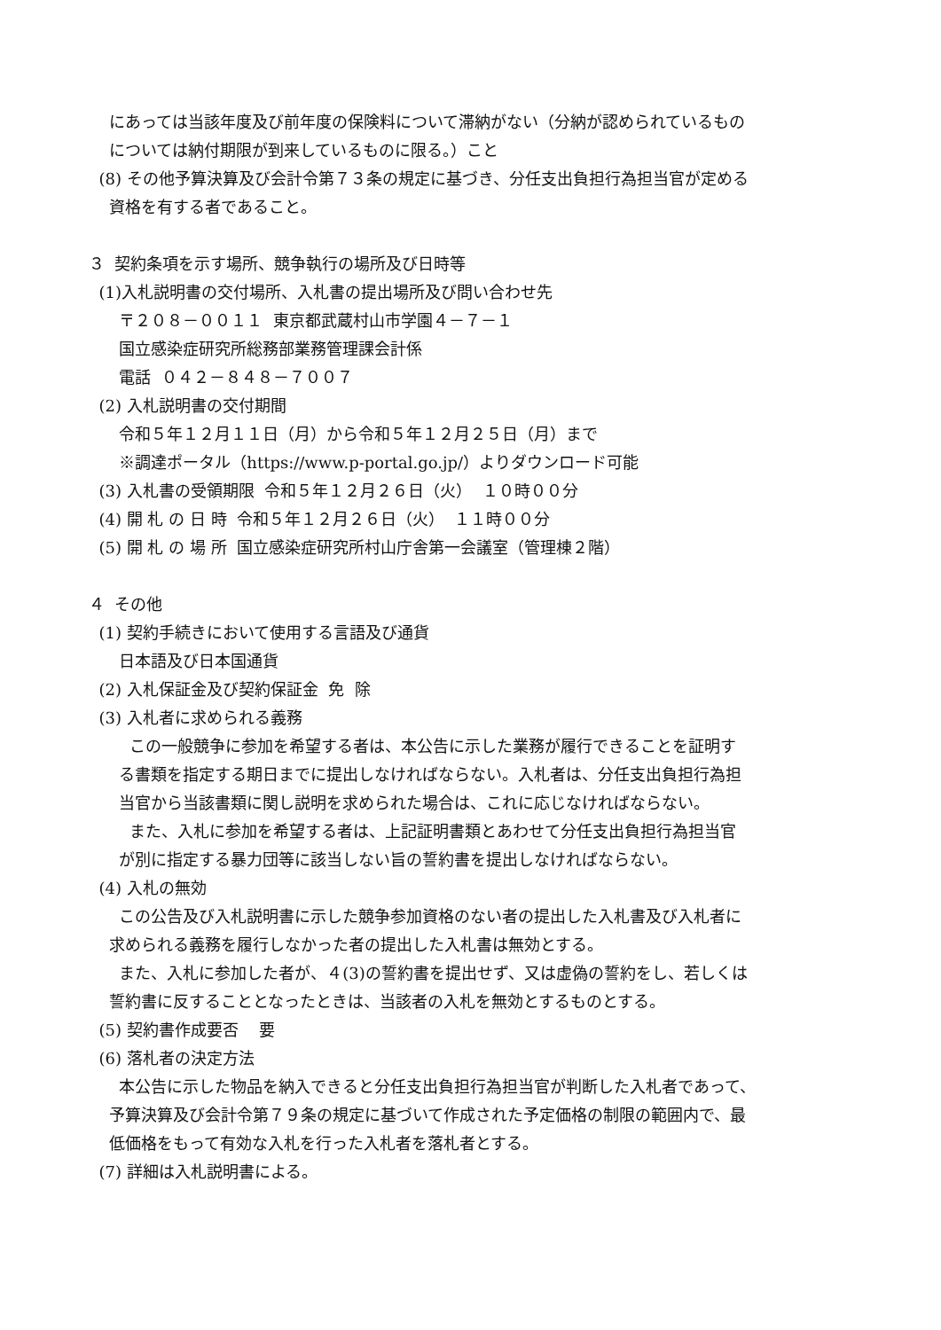にあっては当該年度及び前年度の保険料について滞納がない（分納が認められているもの
については納付期限が到来しているものに限る。）こと
(8) その他予算決算及び会計令第７３条の規定に基づき、分任支出負担行為担当官が定める
資格を有する者であること。
３ 契約条項を示す場所、競争執行の場所及び日時等
(1)入札説明書の交付場所、入札書の提出場所及び問い合わせ先
〒２０８－００１１ 東京都武蔵村山市学園４－７－１
国立感染症研究所総務部業務管理課会計係
電話 ０４２－８４８－７００７
(2) 入札説明書の交付期間
令和５年１２月１１日（月）から令和５年１２月２５日（月）まで
※調達ポータル（https://www.p-portal.go.jp/）よりダウンロード可能
(3) 入札書の受領期限 令和５年１２月２６日（火） １０時００分
(4) 開 札 の 日 時 令和５年１２月２６日（火） １１時００分
(5) 開 札 の 場 所 国立感染症研究所村山庁舎第一会議室（管理棟２階）
４ その他
(1) 契約手続きにおいて使用する言語及び通貨
日本語及び日本国通貨
(2) 入札保証金及び契約保証金 免 除
(3) 入札者に求められる義務
この一般競争に参加を希望する者は、本公告に示した業務が履行できることを証明す
る書類を指定する期日までに提出しなければならない。入札者は、分任支出負担行為担
当官から当該書類に関し説明を求められた場合は、これに応じなければならない。
また、入札に参加を希望する者は、上記証明書類とあわせて分任支出負担行為担当官
が別に指定する暴力団等に該当しない旨の誓約書を提出しなければならない。
(4) 入札の無効
この公告及び入札説明書に示した競争参加資格のない者の提出した入札書及び入札者に
求められる義務を履行しなかった者の提出した入札書は無効とする。
また、入札に参加した者が、４(3)の誓約書を提出せず、又は虚偽の誓約をし、若しくは
誓約書に反することとなったときは、当該者の入札を無効とするものとする。
(5) 契約書作成要否 要
(6) 落札者の決定方法
本公告に示した物品を納入できると分任支出負担行為担当官が判断した入札者であって、
予算決算及び会計令第７９条の規定に基づいて作成された予定価格の制限の範囲内で、最
低価格をもって有効な入札を行った入札者を落札者とする。
(7) 詳細は入札説明書による。